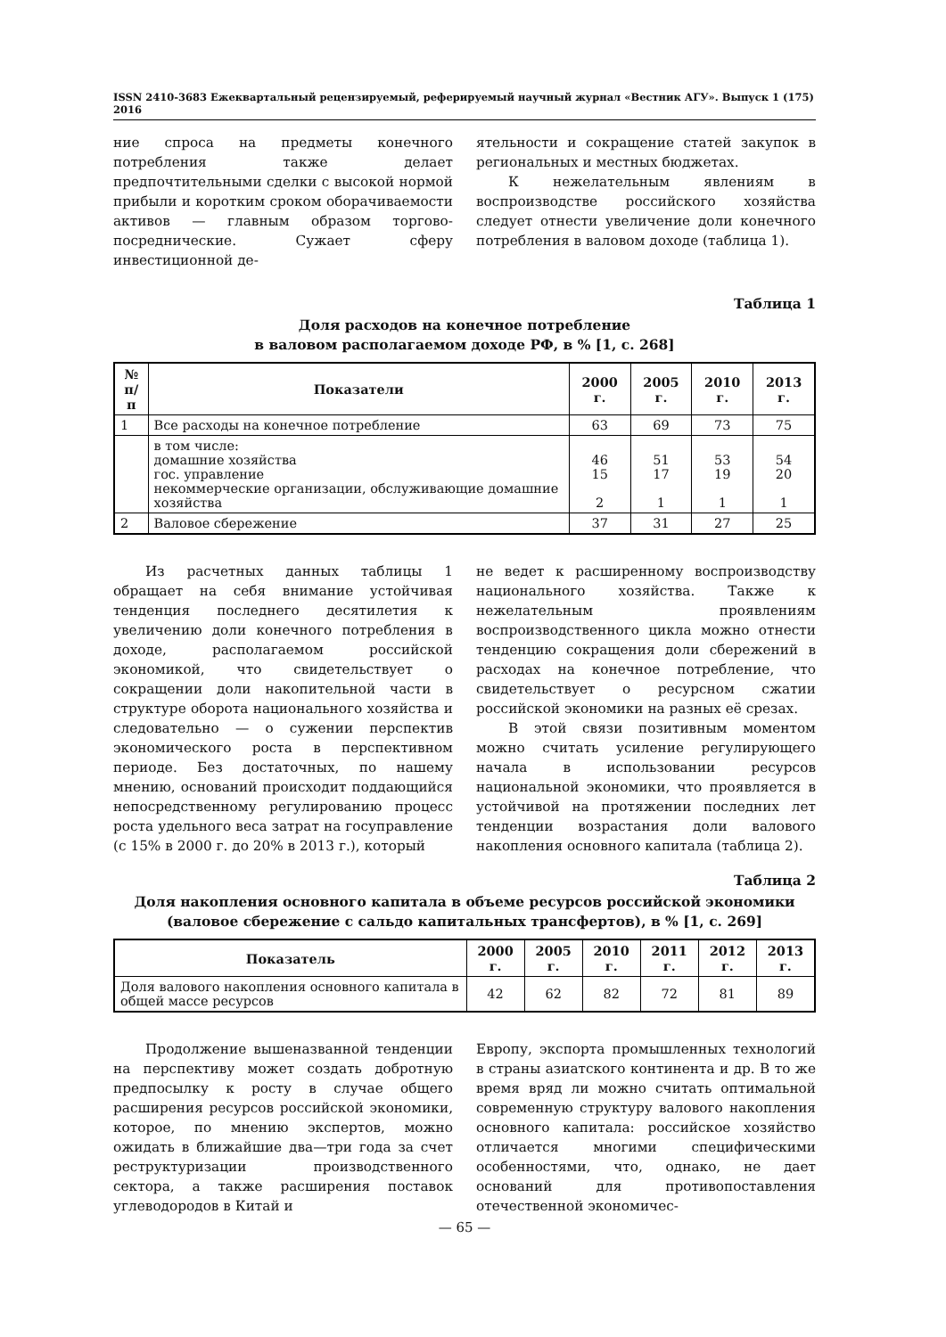ISSN 2410-3683 Ежеквартальный рецензируемый, реферируемый научный журнал «Вестник АГУ». Выпуск 1 (175) 2016
ние спроса на предметы конечного потребления также делает предпочтительными сделки с высокой нормой прибыли и коротким сроком оборачиваемости активов — главным образом торгово-посреднические. Сужает сферу инвестиционной де-
ятельности и сокращение статей закупок в региональных и местных бюджетах.
К нежелательным явлениям в воспроизводстве российского хозяйства следует отнести увеличение доли конечного потребления в валовом доходе (таблица 1).
Таблица 1
Доля расходов на конечное потребление
в валовом располагаемом доходе РФ, в % [1, с. 268]
| № п/п | Показатели | 2000 г. | 2005 г. | 2010 г. | 2013 г. |
| --- | --- | --- | --- | --- | --- |
| 1 | Все расходы на конечное потребление | 63 | 69 | 73 | 75 |
| | в том числе: домашние хозяйства гос. управление некоммерческие организации, обслуживающие домашние хозяйства | 46 15 2 | 51 17 1 | 53 19 1 | 54 20 1 |
| 2 | Валовое сбережение | 37 | 31 | 27 | 25 |
Из расчетных данных таблицы 1 обращает на себя внимание устойчивая тенденция последнего десятилетия к увеличению доли конечного потребления в доходе, располагаемом российской экономикой, что свидетельствует о сокращении доли накопительной части в структуре оборота национального хозяйства и следовательно — о сужении перспектив экономического роста в перспективном периоде. Без достаточных, по нашему мнению, оснований происходит поддающийся непосредственному регулированию процесс роста удельного веса затрат на госуправление (с 15% в 2000 г. до 20% в 2013 г.), который
не ведет к расширенному воспроизводству национального хозяйства. Также к нежелательным проявлениям воспроизводственного цикла можно отнести тенденцию сокращения доли сбережений в расходах на конечное потребление, что свидетельствует о ресурсном сжатии российской экономики на разных её срезах.
В этой связи позитивным моментом можно считать усиление регулирующего начала в использовании ресурсов национальной экономики, что проявляется в устойчивой на протяжении последних лет тенденции возрастания доли валового накопления основного капитала (таблица 2).
Таблица 2
Доля накопления основного капитала в объеме ресурсов российской экономики
(валовое сбережение с сальдо капитальных трансфертов), в % [1, с. 269]
| Показатель | 2000 г. | 2005 г. | 2010 г. | 2011 г. | 2012 г. | 2013 г. |
| --- | --- | --- | --- | --- | --- | --- |
| Доля валового накопления основного капитала в общей массе ресурсов | 42 | 62 | 82 | 72 | 81 | 89 |
Продолжение вышеназванной тенденции на перспективу может создать добротную предпосылку к росту в случае общего расширения ресурсов российской экономики, которое, по мнению экспертов, можно ожидать в ближайшие два—три года за счет реструктуризации производственного сектора, а также расширения поставок углеводородов в Китай и
Европу, экспорта промышленных технологий в страны азиатского континента и др. В то же время вряд ли можно считать оптимальной современную структуру валового накопления основного капитала: российское хозяйство отличается многими специфическими особенностями, что, однако, не дает оснований для противопоставления отечественной экономичес-
— 65 —